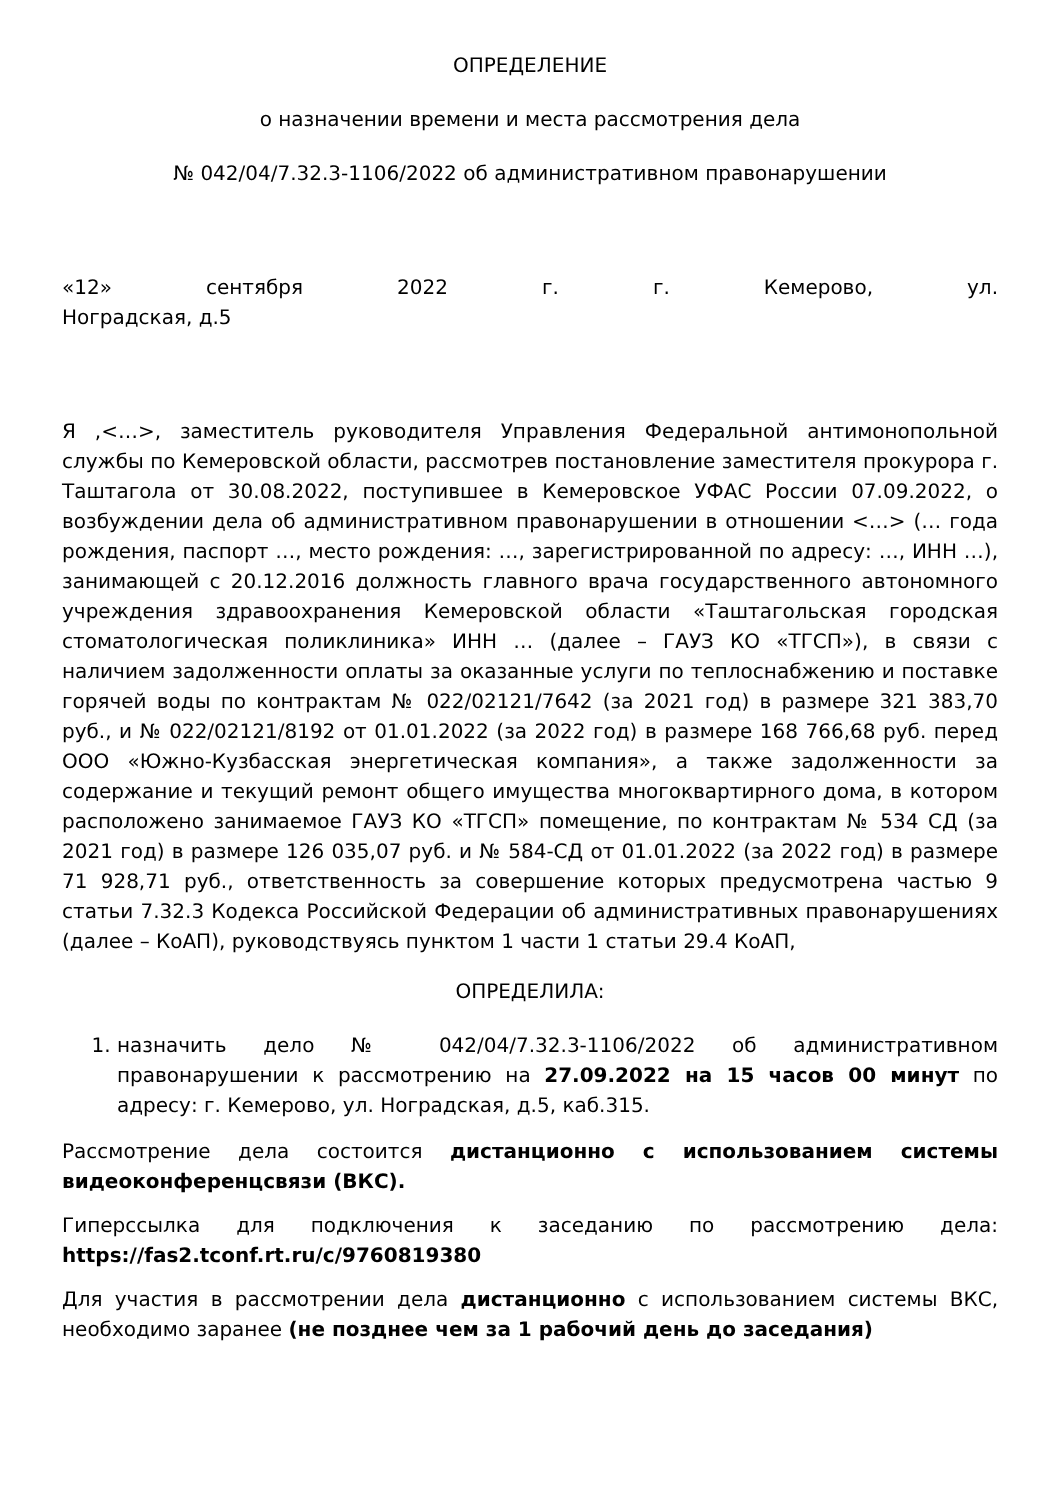ОПРЕДЕЛЕНИЕ
о назначении времени и места рассмотрения дела
№ 042/04/7.32.3-1106/2022 об административном правонарушении
«12» сентября 2022 г. г. Кемерово, ул.
Ноградская, д.5
Я ,<…>, заместитель руководителя Управления Федеральной антимонопольной службы по Кемеровской области, рассмотрев постановление заместителя прокурора г. Таштагола от 30.08.2022, поступившее в Кемеровское УФАС России 07.09.2022, о возбуждении дела об административном правонарушении в отношении <…> (… года рождения, паспорт …, место рождения: …, зарегистрированной по адресу: …, ИНН …), занимающей с 20.12.2016 должность главного врача государственного автономного учреждения здравоохранения Кемеровской области «Таштагольская городская стоматологическая поликлиника» ИНН … (далее – ГАУЗ КО «ТГСП»), в связи с наличием задолженности оплаты за оказанные услуги по теплоснабжению и поставке горячей воды по контрактам № 022/02121/7642 (за 2021 год) в размере 321 383,70 руб., и № 022/02121/8192 от 01.01.2022 (за 2022 год) в размере 168 766,68 руб. перед ООО «Южно-Кузбасская энергетическая компания», а также задолженности за содержание и текущий ремонт общего имущества многоквартирного дома, в котором расположено занимаемое ГАУЗ КО «ТГСП» помещение, по контрактам № 534 СД (за 2021 год) в размере 126 035,07 руб. и № 584-СД от 01.01.2022 (за 2022 год) в размере 71 928,71 руб., ответственность за совершение которых предусмотрена частью 9 статьи 7.32.3 Кодекса Российской Федерации об административных правонарушениях (далее – КоАП), руководствуясь пунктом 1 части 1 статьи 29.4 КоАП,
ОПРЕДЕЛИЛА:
1. назначить дело № 042/04/7.32.3-1106/2022 об административном правонарушении к рассмотрению на 27.09.2022 на 15 часов 00 минут по адресу: г. Кемерово, ул. Ноградская, д.5, каб.315.
Рассмотрение дела состоится дистанционно с использованием системы видеоконференцсвязи (ВКС).
Гиперссылка для подключения к заседанию по рассмотрению дела: https://fas2.tconf.rt.ru/c/9760819380
Для участия в рассмотрении дела дистанционно с использованием системы ВКС, необходимо заранее (не позднее чем за 1 рабочий день до заседания)